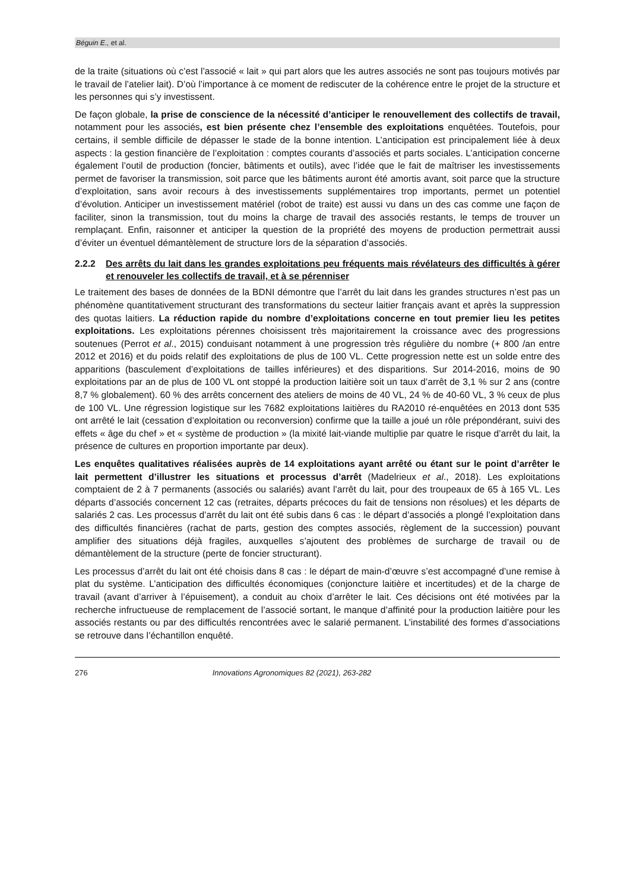Béguin E., et al.
de la traite (situations où c’est l’associé « lait » qui part alors que les autres associés ne sont pas toujours motivés par le travail de l’atelier lait). D’où l’importance à ce moment de rediscuter de la cohérence entre le projet de la structure et les personnes qui s’y investissent.
De façon globale, la prise de conscience de la nécessité d’anticiper le renouvellement des collectifs de travail, notamment pour les associés, est bien présente chez l’ensemble des exploitations enquêtées. Toutefois, pour certains, il semble difficile de dépasser le stade de la bonne intention. L’anticipation est principalement liée à deux aspects : la gestion financière de l’exploitation : comptes courants d’associés et parts sociales. L’anticipation concerne également l’outil de production (foncier, bâtiments et outils), avec l’idée que le fait de maîtriser les investissements permet de favoriser la transmission, soit parce que les bâtiments auront été amortis avant, soit parce que la structure d’exploitation, sans avoir recours à des investissements supplémentaires trop importants, permet un potentiel d’évolution. Anticiper un investissement matériel (robot de traite) est aussi vu dans un des cas comme une façon de faciliter, sinon la transmission, tout du moins la charge de travail des associés restants, le temps de trouver un remplaçant. Enfin, raisonner et anticiper la question de la propriété des moyens de production permettrait aussi d’éviter un éventuel démantèlement de structure lors de la séparation d’associés.
2.2.2 Des arrêts du lait dans les grandes exploitations peu fréquents mais révélateurs des difficultés à gérer et renouveler les collectifs de travail, et à se pérenniser
Le traitement des bases de données de la BDNI démontre que l’arrêt du lait dans les grandes structures n’est pas un phénomène quantitativement structurant des transformations du secteur laitier français avant et après la suppression des quotas laitiers. La réduction rapide du nombre d’exploitations concerne en tout premier lieu les petites exploitations. Les exploitations pérennes choisissent très majoritairement la croissance avec des progressions soutenues (Perrot et al., 2015) conduisant notamment à une progression très régulière du nombre (+ 800 /an entre 2012 et 2016) et du poids relatif des exploitations de plus de 100 VL. Cette progression nette est un solde entre des apparitions (basculement d’exploitations de tailles inférieures) et des disparitions. Sur 2014-2016, moins de 90 exploitations par an de plus de 100 VL ont stoppé la production laitière soit un taux d’arrêt de 3,1 % sur 2 ans (contre 8,7 % globalement). 60 % des arrêts concernent des ateliers de moins de 40 VL, 24 % de 40-60 VL, 3 % ceux de plus de 100 VL. Une régression logistique sur les 7682 exploitations laitières du RA2010 ré-enquêtées en 2013 dont 535 ont arrêté le lait (cessation d’exploitation ou reconversion) confirme que la taille a joué un rôle prépondérant, suivi des effets « âge du chef » et « système de production » (la mixité lait-viande multiplie par quatre le risque d’arrêt du lait, la présence de cultures en proportion importante par deux).
Les enquêtes qualitatives réalisées auprès de 14 exploitations ayant arrêté ou étant sur le point d’arrêter le lait permettent d’illustrer les situations et processus d’arrêt (Madelrieux et al., 2018). Les exploitations comptaient de 2 à 7 permanents (associés ou salariés) avant l’arrêt du lait, pour des troupeaux de 65 à 165 VL. Les départs d’associés concernent 12 cas (retraites, départs précoces du fait de tensions non résolues) et les départs de salariés 2 cas. Les processus d’arrêt du lait ont été subis dans 6 cas : le départ d’associés a plongé l’exploitation dans des difficultés financières (rachat de parts, gestion des comptes associés, règlement de la succession) pouvant amplifier des situations déjà fragiles, auxquelles s’ajoutent des problèmes de surcharge de travail ou de démantèlement de la structure (perte de foncier structurant).
Les processus d’arrêt du lait ont été choisis dans 8 cas : le départ de main-d’œuvre s’est accompagné d’une remise à plat du système. L’anticipation des difficultés économiques (conjoncture laitière et incertitudes) et de la charge de travail (avant d’arriver à l’épuisement), a conduit au choix d’arrêter le lait. Ces décisions ont été motivées par la recherche infructueuse de remplacement de l’associé sortant, le manque d’affinité pour la production laitière pour les associés restants ou par des difficultés rencontrées avec le salarié permanent. L’instabilité des formes d’associations se retrouve dans l’échantillon enquêté.
276 Innovations Agronomiques 82 (2021), 263-282